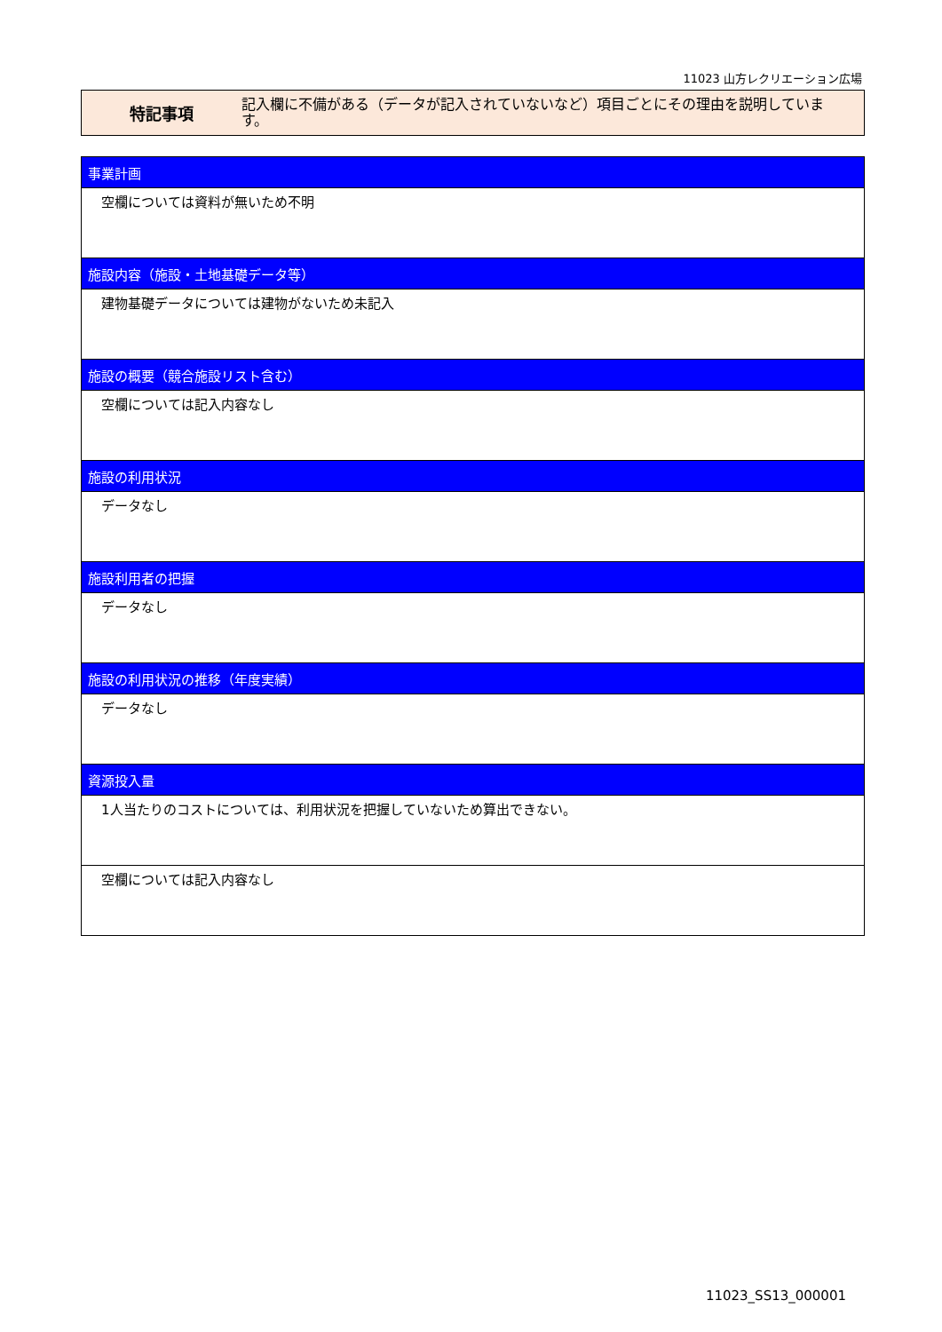11023 山方レクリエーション広場
特記事項
記入欄に不備がある（データが記入されていないなど）項目ごとにその理由を説明しています。
| 事業計画 |
| --- |
| 空欄については資料が無いため不明 |
| 施設内容（施設・土地基礎データ等） |
| 建物基礎データについては建物がないため未記入 |
| 施設の概要（競合施設リスト含む） |
| 空欄については記入内容なし |
| 施設の利用状況 |
| データなし |
| 施設利用者の把握 |
| データなし |
| 施設の利用状況の推移（年度実績） |
| データなし |
| 資源投入量 |
| 1人当たりのコストについては、利用状況を把握していないため算出できない。 |
| 空欄については記入内容なし |
11023_SS13_000001